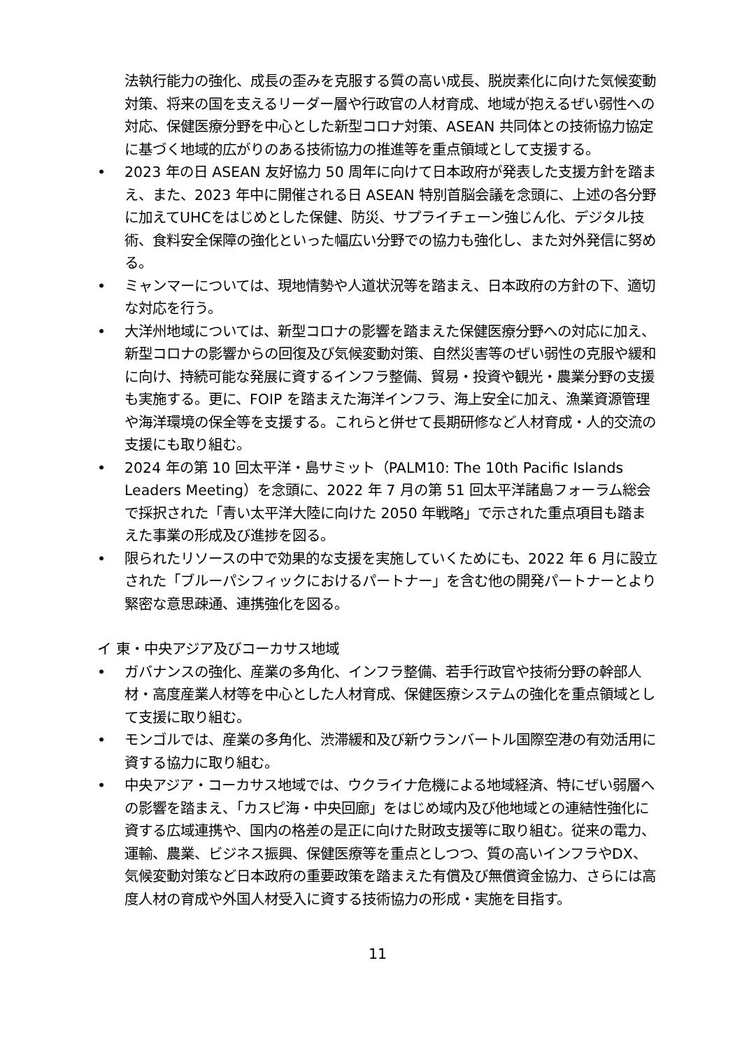法執行能力の強化、成長の歪みを克服する質の高い成長、脱炭素化に向けた気候変動対策、将来の国を支えるリーダー層や行政官の人材育成、地域が抱えるぜい弱性への対応、保健医療分野を中心とした新型コロナ対策、ASEAN 共同体との技術協力協定に基づく地域的広がりのある技術協力の推進等を重点領域として支援する。
• 2023 年の日 ASEAN 友好協力 50 周年に向けて日本政府が発表した支援方針を踏まえ、また、2023 年中に開催される日 ASEAN 特別首脳会議を念頭に、上述の各分野に加えてUHCをはじめとした保健、防災、サプライチェーン強じん化、デジタル技術、食料安全保障の強化といった幅広い分野での協力も強化し、また対外発信に努める。
• ミャンマーについては、現地情勢や人道状況等を踏まえ、日本政府の方針の下、適切な対応を行う。
• 大洋州地域については、新型コロナの影響を踏まえた保健医療分野への対応に加え、新型コロナの影響からの回復及び気候変動対策、自然災害等のぜい弱性の克服や緩和に向け、持続可能な発展に資するインフラ整備、貿易・投資や観光・農業分野の支援も実施する。更に、FOIP を踏まえた海洋インフラ、海上安全に加え、漁業資源管理や海洋環境の保全等を支援する。これらと併せて長期研修など人材育成・人的交流の支援にも取り組む。
• 2024 年の第 10 回太平洋・島サミット（PALM10: The 10th Pacific Islands Leaders Meeting）を念頭に、2022 年 7 月の第 51 回太平洋諸島フォーラム総会で採択された「青い太平洋大陸に向けた 2050 年戦略」で示された重点項目も踏まえた事業の形成及び進捗を図る。
• 限られたリソースの中で効果的な支援を実施していくためにも、2022 年 6 月に設立された「ブルーパシフィックにおけるパートナー」を含む他の開発パートナーとより緊密な意思疎通、連携強化を図る。
イ 東・中央アジア及びコーカサス地域
• ガバナンスの強化、産業の多角化、インフラ整備、若手行政官や技術分野の幹部人材・高度産業人材等を中心とした人材育成、保健医療システムの強化を重点領域として支援に取り組む。
• モンゴルでは、産業の多角化、渋滞緩和及び新ウランバートル国際空港の有効活用に資する協力に取り組む。
• 中央アジア・コーカサス地域では、ウクライナ危機による地域経済、特にぜい弱層への影響を踏まえ、「カスピ海・中央回廊」をはじめ域内及び他地域との連結性強化に資する広域連携や、国内の格差の是正に向けた財政支援等に取り組む。従来の電力、運輸、農業、ビジネス振興、保健医療等を重点としつつ、質の高いインフラやDX、気候変動対策など日本政府の重要政策を踏まえた有償及び無償資金協力、さらには高度人材の育成や外国人材受入に資する技術協力の形成・実施を目指す。
11